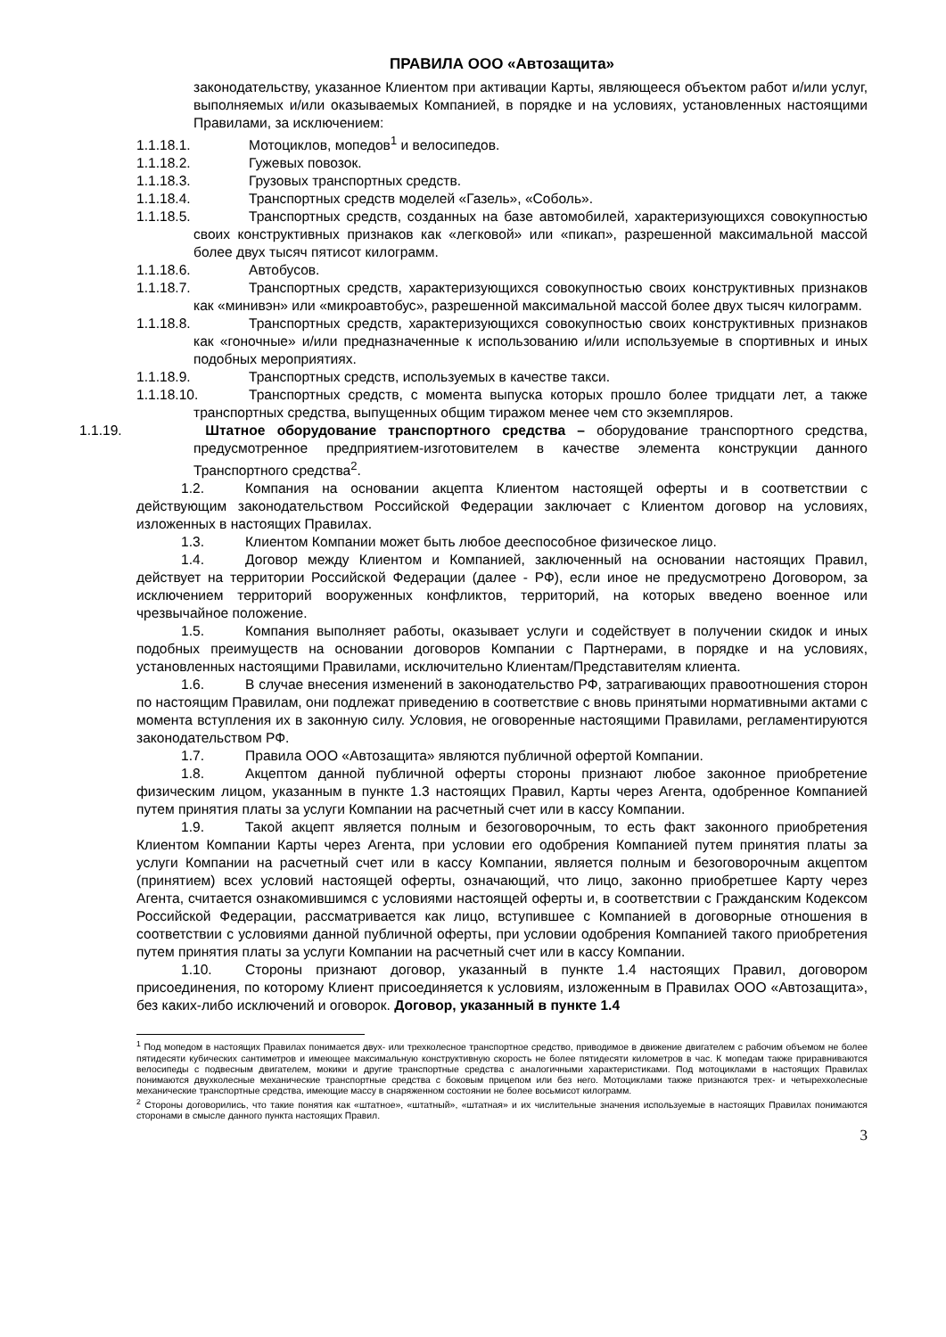ПРАВИЛА ООО «Автозащита»
законодательству, указанное Клиентом при активации Карты, являющееся объектом работ и/или услуг, выполняемых и/или оказываемых Компанией, в порядке и на условиях, установленных настоящими Правилами, за исключением:
1.1.18.1. Мотоциклов, мопедов<sup>1</sup> и велосипедов.
1.1.18.2. Гужевых повозок.
1.1.18.3. Грузовых транспортных средств.
1.1.18.4. Транспортных средств моделей «Газель», «Соболь».
1.1.18.5. Транспортных средств, созданных на базе автомобилей, характеризующихся совокупностью своих конструктивных признаков как «легковой» или «пикап», разрешенной максимальной массой более двух тысяч пятисот килограмм.
1.1.18.6. Автобусов.
1.1.18.7. Транспортных средств, характеризующихся совокупностью своих конструктивных признаков как «минивэн» или «микроавтобус», разрешенной максимальной массой более двух тысяч килограмм.
1.1.18.8. Транспортных средств, характеризующихся совокупностью своих конструктивных признаков как «гоночные» и/или предназначенные к использованию и/или используемые в спортивных и иных подобных мероприятиях.
1.1.18.9. Транспортных средств, используемых в качестве такси.
1.1.18.10. Транспортных средств, с момента выпуска которых прошло более тридцати лет, а также транспортных средства, выпущенных общим тиражом менее чем сто экземпляров.
1.1.19. Штатное оборудование транспортного средства – оборудование транспортного средства, предусмотренное предприятием-изготовителем в качестве элемента конструкции данного Транспортного средства<sup>2</sup>.
1.2. Компания на основании акцепта Клиентом настоящей оферты и в соответствии с действующим законодательством Российской Федерации заключает с Клиентом договор на условиях, изложенных в настоящих Правилах.
1.3. Клиентом Компании может быть любое дееспособное физическое лицо.
1.4. Договор между Клиентом и Компанией, заключенный на основании настоящих Правил, действует на территории Российской Федерации (далее - РФ), если иное не предусмотрено Договором, за исключением территорий вооруженных конфликтов, территорий, на которых введено военное или чрезвычайное положение.
1.5. Компания выполняет работы, оказывает услуги и содействует в получении скидок и иных подобных преимуществ на основании договоров Компании с Партнерами, в порядке и на условиях, установленных настоящими Правилами, исключительно Клиентам/Представителям клиента.
1.6. В случае внесения изменений в законодательство РФ, затрагивающих правоотношения сторон по настоящим Правилам, они подлежат приведению в соответствие с вновь принятыми нормативными актами с момента вступления их в законную силу. Условия, не оговоренные настоящими Правилами, регламентируются законодательством РФ.
1.7. Правила ООО «Автозащита» являются публичной офертой Компании.
1.8. Акцептом данной публичной оферты стороны признают любое законное приобретение физическим лицом, указанным в пункте 1.3 настоящих Правил, Карты через Агента, одобренное Компанией путем принятия платы за услуги Компании на расчетный счет или в кассу Компании.
1.9. Такой акцепт является полным и безоговорочным, то есть факт законного приобретения Клиентом Компании Карты через Агента, при условии его одобрения Компанией путем принятия платы за услуги Компании на расчетный счет или в кассу Компании, является полным и безоговорочным акцептом (принятием) всех условий настоящей оферты, означающий, что лицо, законно приобретшее Карту через Агента, считается ознакомившимся с условиями настоящей оферты и, в соответствии с Гражданским Кодексом Российской Федерации, рассматривается как лицо, вступившее с Компанией в договорные отношения в соответствии с условиями данной публичной оферты, при условии одобрения Компанией такого приобретения путем принятия платы за услуги Компании на расчетный счет или в кассу Компании.
1.10. Стороны признают договор, указанный в пункте 1.4 настоящих Правил, договором присоединения, по которому Клиент присоединяется к условиям, изложенным в Правилах ООО «Автозащита», без каких-либо исключений и оговорок. Договор, указанный в пункте 1.4
<sup>1</sup> Под мопедом в настоящих Правилах понимается двух- или трехколесное транспортное средство, приводимое в движение двигателем с рабочим объемом не более пятидесяти кубических сантиметров и имеющее максимальную конструктивную скорость не более пятидесяти километров в час. К мопедам также приравниваются велосипеды с подвесным двигателем, мокики и другие транспортные средства с аналогичными характеристиками. Под мотоциклами в настоящих Правилах понимаются двухколесные механические транспортные средства с боковым прицепом или без него. Мотоциклами также признаются трех- и четырехколесные механические транспортные средства, имеющие массу в снаряженном состоянии не более восьмисот килограмм.
<sup>2</sup> Стороны договорились, что такие понятия как «штатное», «штатный», «штатная» и их числительные значения используемые в настоящих Правилах понимаются сторонами в смысле данного пункта настоящих Правил.
3